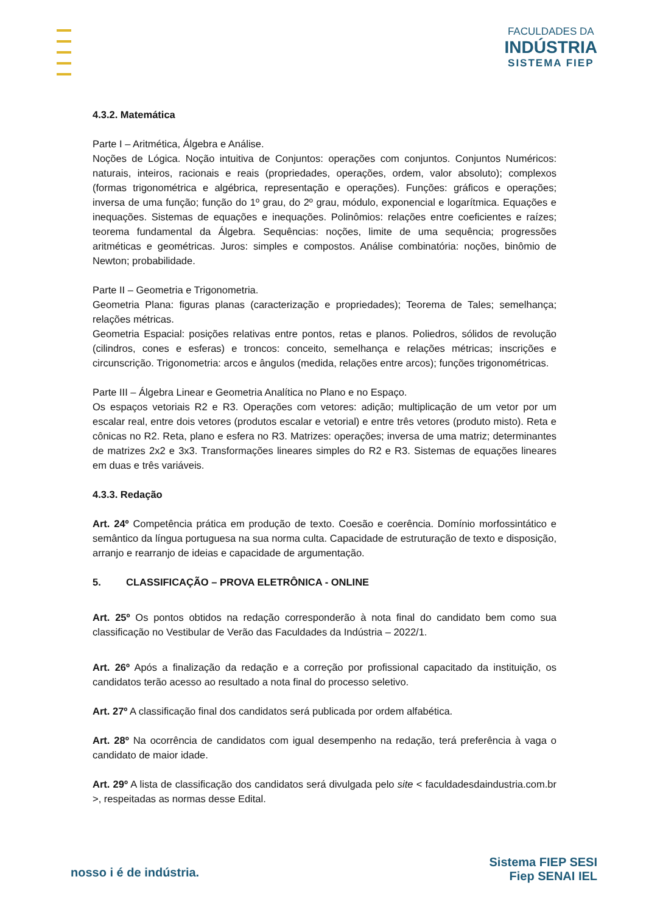FACULDADES DA
INDÚSTRIA
SISTEMA FIEP
4.3.2. Matemática
Parte I – Aritmética, Álgebra e Análise.
Noções de Lógica. Noção intuitiva de Conjuntos: operações com conjuntos. Conjuntos Numéricos: naturais, inteiros, racionais e reais (propriedades, operações, ordem, valor absoluto); complexos (formas trigonométrica e algébrica, representação e operações). Funções: gráficos e operações; inversa de uma função; função do 1º grau, do 2º grau, módulo, exponencial e logarítmica. Equações e inequações. Sistemas de equações e inequações. Polinômios: relações entre coeficientes e raízes; teorema fundamental da Álgebra. Sequências: noções, limite de uma sequência; progressões aritméticas e geométricas. Juros: simples e compostos. Análise combinatória: noções, binômio de Newton; probabilidade.
Parte II – Geometria e Trigonometria.
Geometria Plana: figuras planas (caracterização e propriedades); Teorema de Tales; semelhança; relações métricas.
Geometria Espacial: posições relativas entre pontos, retas e planos. Poliedros, sólidos de revolução (cilindros, cones e esferas) e troncos: conceito, semelhança e relações métricas; inscrições e circunscrição. Trigonometria: arcos e ângulos (medida, relações entre arcos); funções trigonométricas.
Parte III – Álgebra Linear e Geometria Analítica no Plano e no Espaço.
Os espaços vetoriais R2 e R3. Operações com vetores: adição; multiplicação de um vetor por um escalar real, entre dois vetores (produtos escalar e vetorial) e entre três vetores (produto misto). Reta e cônicas no R2. Reta, plano e esfera no R3. Matrizes: operações; inversa de uma matriz; determinantes de matrizes 2x2 e 3x3. Transformações lineares simples do R2 e R3. Sistemas de equações lineares em duas e três variáveis.
4.3.3. Redação
Art. 24º Competência prática em produção de texto. Coesão e coerência. Domínio morfossintático e semântico da língua portuguesa na sua norma culta. Capacidade de estruturação de texto e disposição, arranjo e rearranjo de ideias e capacidade de argumentação.
5. CLASSIFICAÇÃO – PROVA ELETRÔNICA - ONLINE
Art. 25º Os pontos obtidos na redação corresponderão à nota final do candidato bem como sua classificação no Vestibular de Verão das Faculdades da Indústria – 2022/1.
Art. 26º Após a finalização da redação e a correção por profissional capacitado da instituição, os candidatos terão acesso ao resultado a nota final do processo seletivo.
Art. 27º A classificação final dos candidatos será publicada por ordem alfabética.
Art. 28º Na ocorrência de candidatos com igual desempenho na redação, terá preferência à vaga o candidato de maior idade.
Art. 29º A lista de classificação dos candidatos será divulgada pelo site < faculdadesdaindustria.com.br >, respeitadas as normas desse Edital.
nosso i é de indústria.
Sistema FIEP SESI
Fiep SENAI IEL